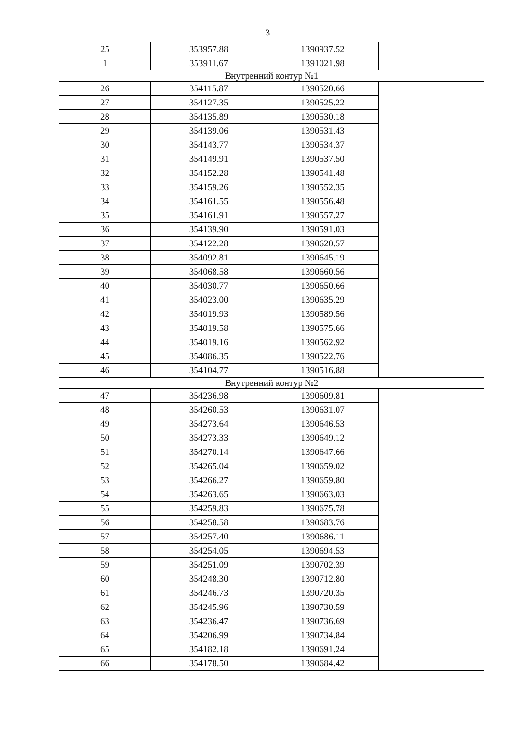3
| 25 | 353957.88 | 1390937.52 | |
| 1 | 353911.67 | 1391021.98 | |
| Внутренний контур №1 | | | |
| 26 | 354115.87 | 1390520.66 | |
| 27 | 354127.35 | 1390525.22 | |
| 28 | 354135.89 | 1390530.18 | |
| 29 | 354139.06 | 1390531.43 | |
| 30 | 354143.77 | 1390534.37 | |
| 31 | 354149.91 | 1390537.50 | |
| 32 | 354152.28 | 1390541.48 | |
| 33 | 354159.26 | 1390552.35 | |
| 34 | 354161.55 | 1390556.48 | |
| 35 | 354161.91 | 1390557.27 | |
| 36 | 354139.90 | 1390591.03 | |
| 37 | 354122.28 | 1390620.57 | |
| 38 | 354092.81 | 1390645.19 | |
| 39 | 354068.58 | 1390660.56 | |
| 40 | 354030.77 | 1390650.66 | |
| 41 | 354023.00 | 1390635.29 | |
| 42 | 354019.93 | 1390589.56 | |
| 43 | 354019.58 | 1390575.66 | |
| 44 | 354019.16 | 1390562.92 | |
| 45 | 354086.35 | 1390522.76 | |
| 46 | 354104.77 | 1390516.88 | |
| Внутренний контур №2 | | | |
| 47 | 354236.98 | 1390609.81 | |
| 48 | 354260.53 | 1390631.07 | |
| 49 | 354273.64 | 1390646.53 | |
| 50 | 354273.33 | 1390649.12 | |
| 51 | 354270.14 | 1390647.66 | |
| 52 | 354265.04 | 1390659.02 | |
| 53 | 354266.27 | 1390659.80 | |
| 54 | 354263.65 | 1390663.03 | |
| 55 | 354259.83 | 1390675.78 | |
| 56 | 354258.58 | 1390683.76 | |
| 57 | 354257.40 | 1390686.11 | |
| 58 | 354254.05 | 1390694.53 | |
| 59 | 354251.09 | 1390702.39 | |
| 60 | 354248.30 | 1390712.80 | |
| 61 | 354246.73 | 1390720.35 | |
| 62 | 354245.96 | 1390730.59 | |
| 63 | 354236.47 | 1390736.69 | |
| 64 | 354206.99 | 1390734.84 | |
| 65 | 354182.18 | 1390691.24 | |
| 66 | 354178.50 | 1390684.42 | |